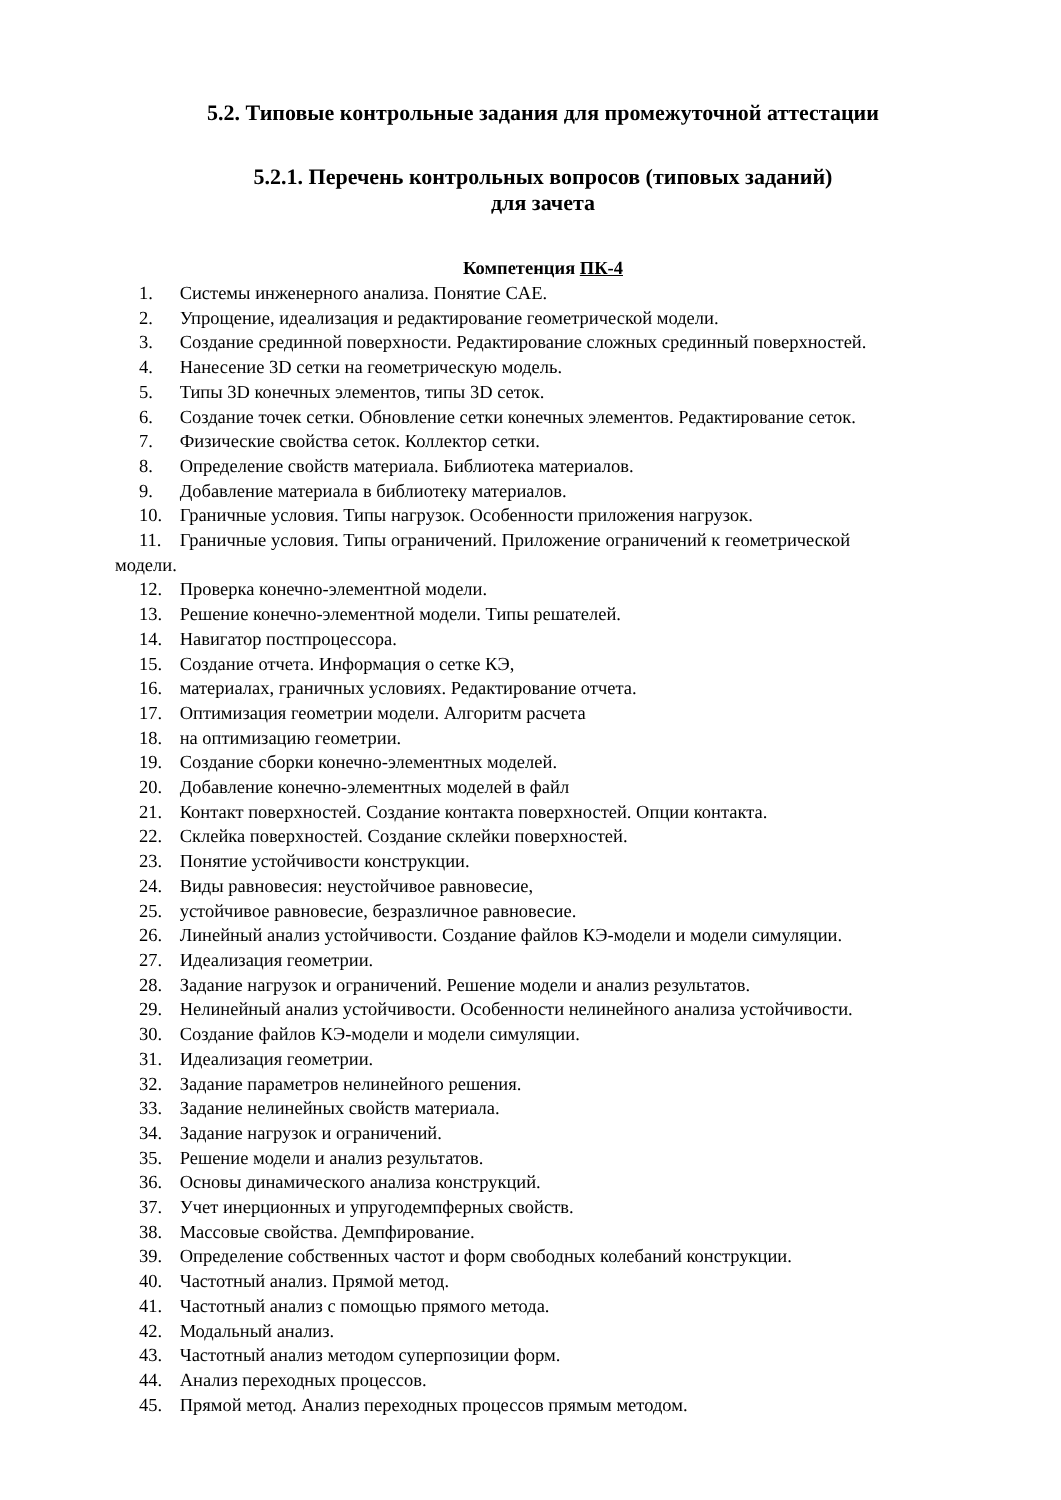5.2. Типовые контрольные задания для промежуточной аттестации
5.2.1. Перечень контрольных вопросов (типовых заданий)
для зачета
Компетенция ПК-4
1. Системы инженерного анализа. Понятие CAE.
2. Упрощение, идеализация и редактирование геометрической модели.
3. Создание срединной поверхности. Редактирование сложных срединный поверхностей.
4. Нанесение 3D сетки на геометрическую модель.
5. Типы 3D конечных элементов, типы 3D сеток.
6. Создание точек сетки. Обновление сетки конечных элементов. Редактирование сеток.
7. Физические свойства сеток. Коллектор сетки.
8. Определение свойств материала. Библиотека материалов.
9. Добавление материала в библиотеку материалов.
10. Граничные условия. Типы нагрузок. Особенности приложения нагрузок.
11. Граничные условия. Типы ограничений. Приложение ограничений к геометрической
модели.
12. Проверка конечно-элементной модели.
13. Решение конечно-элементной модели. Типы решателей.
14. Навигатор постпроцессора.
15. Создание отчета. Информация о сетке КЭ,
16. материалах, граничных условиях. Редактирование отчета.
17. Оптимизация геометрии модели. Алгоритм расчета
18. на оптимизацию геометрии.
19. Создание сборки конечно-элементных моделей.
20. Добавление конечно-элементных моделей в файл
21. Контакт поверхностей. Создание контакта поверхностей. Опции контакта.
22. Склейка поверхностей. Создание склейки поверхностей.
23. Понятие устойчивости конструкции.
24. Виды равновесия: неустойчивое равновесие,
25. устойчивое равновесие, безразличное равновесие.
26. Линейный анализ устойчивости. Создание файлов КЭ-модели и модели симуляции.
27. Идеализация геометрии.
28. Задание нагрузок и ограничений. Решение модели и анализ результатов.
29. Нелинейный анализ устойчивости. Особенности нелинейного анализа устойчивости.
30. Создание файлов КЭ-модели и модели симуляции.
31. Идеализация геометрии.
32. Задание параметров нелинейного решения.
33. Задание нелинейных свойств материала.
34. Задание нагрузок и ограничений.
35. Решение модели и анализ результатов.
36. Основы динамического анализа конструкций.
37. Учет инерционных и упругодемпферных свойств.
38. Массовые свойства. Демпфирование.
39. Определение собственных частот и форм свободных колебаний конструкции.
40. Частотный анализ. Прямой метод.
41. Частотный анализ с помощью прямого метода.
42. Модальный анализ.
43. Частотный анализ методом суперпозиции форм.
44. Анализ переходных процессов.
45. Прямой метод. Анализ переходных процессов прямым методом.